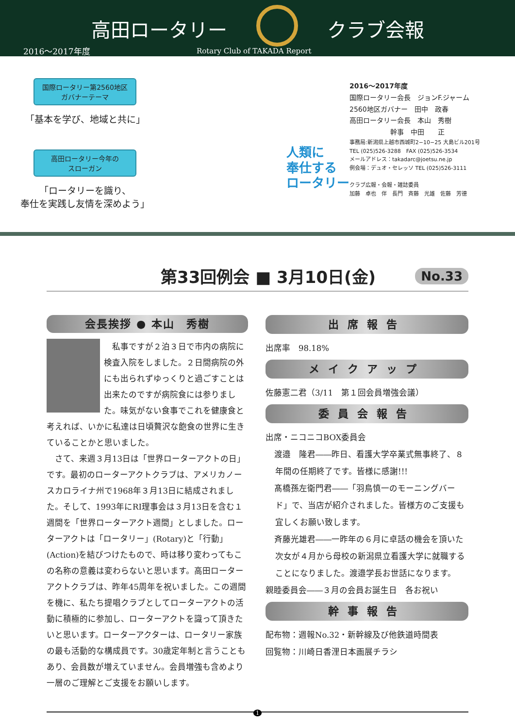高田ロータリー クラブ会報
2016～2017年度 Rotary Club of TAKADA Report
国際ロータリー第2560地区
ガバナーテーマ
「基本を学び、地域と共に」
高田ロータリー今年の
スローガン
「ロータリーを識り、
奉仕を実践し友情を深めよう」
人類に
奉仕する
ロータリー
2016～2017年度
国際ロータリー会長　ジョンF.ジャーム
2560地区ガバナー　田中　政春
高田ロータリー会長　本山　秀樹
　　　　　　幹事　中田　　正
事務局:新潟県上越市西城町2−10−25 大島ビル201号
TEL (025)526-3288　FAX (025)526-3534
メールアドレス：takadarc@joetsu.ne.jp
例会場：デュオ・セレッソ TEL (025)526-3111
クラブ広報・会報・雑誌委員
加藤　卓也　伴　長門　斉藤　光雄　佐藤　芳德
第33回例会 ■ 3月10日(金)
No.33
会長挨拶 ● 本山　秀樹
　私事ですが２泊３日で市内の病院に検査入院をしました。２日間病院の外にも出られずゆっくりと過ごすことは出来たのですが病院食には参りました。味気がない食事でこれを健康食と考えれば、いかに私達は日頃贅沢な飽食の世界に生きていることかと思いました。
　さて、来週３月13日は「世界ローターアクトの日」です。最初のローターアクトクラブは、アメリカノースカロライナ州で1968年３月13日に結成されました。そして、1993年にRI理事会は３月13日を含む１週間を「世界ローターアクト週間」としました。ローターアクトは「ロータリー」(Rotary)と「行動」(Action)を結びつけたもので、時は移り変わってもこの名称の意義は変わらないと思います。高田ローターアクトクラブは、昨年45周年を祝いました。この週間を機に、私たち提唱クラブとしてローターアクトの活動に積極的に参加し、ローターアクトを識って頂きたいと思います。ローターアクターは、ロータリー家族の最も活動的な構成員です。30歳定年制と言うこともあり、会員数が増えていません。会員増強も含めより一層のご理解とご支援をお願いします。
出席報告
出席率　98.18%
メイクアップ
佐藤憲二君（3/11　第１回会員増強会議）
委員会報告
出席・ニコニコBOX委員会
渡邉　隆君――昨日、看護大学卒業式無事終了、８年間の任期終了です。皆様に感謝!!!
髙橋孫左衛門君――「羽鳥慎一のモーニングバード」で、当店が紹介されました。皆様方のご支援も宜しくお願い致します。
斉藤光雄君――一昨年の６月に卓話の機会を頂いた次女が４月から母校の新潟県立看護大学に就職することになりました。渡邉学長お世話になります。
親睦委員会――３月の会員お誕生日　各お祝い
幹事報告
配布物：週報No.32・新幹線及び他鉄道時間表
回覧物：川崎日香浬日本画展チラシ
1